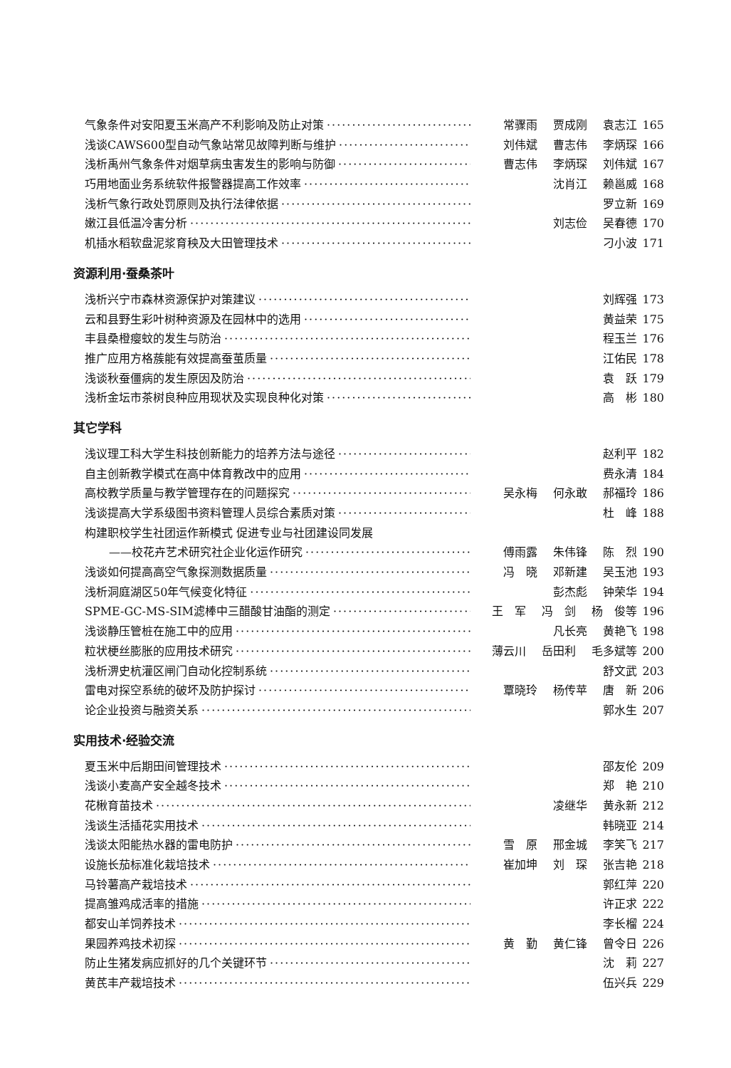气象条件对安阳夏玉米高产不利影响及防止对策 常骤雨 贾成刚 袁志江 165
浅谈CAWS600型自动气象站常见故障判断与维护 刘伟斌 曹志伟 李炳琛 166
浅析禹州气象条件对烟草病虫害发生的影响与防御 曹志伟 李炳琛 刘伟斌 167
巧用地面业务系统软件报警器提高工作效率 沈肖江 赖邕威 168
浅析气象行政处罚原则及执行法律依据 罗立新 169
嫩江县低温冷害分析 刘志俭 吴春德 170
机插水稻软盘泥浆育秧及大田管理技术 刁小波 171
资源利用·蚕桑茶叶
浅析兴宁市森林资源保护对策建议 刘辉强 173
云和县野生彩叶树种资源及在园林中的选用 黄益荣 175
丰县桑橙瘿蚊的发生与防治 程玉兰 176
推广应用方格蔟能有效提高蚕茧质量 江佑民 178
浅谈秋蚕僵病的发生原因及防治 袁　跃 179
浅析金坛市茶树良种应用现状及实现良种化对策 高　彬 180
其它学科
浅议理工科大学生科技创新能力的培养方法与途径 赵利平 182
自主创新教学模式在高中体育教改中的应用 费永清 184
高校教学质量与教学管理存在的问题探究 吴永梅 何永敢 郝福玲 186
浅谈提高大学系级图书资料管理人员综合素质对策 杜　峰 188
构建职校学生社团运作新模式 促进专业与社团建设同发展
——校花卉艺术研究社企业化运作研究 傅雨露 朱伟锋 陈　烈 190
浅谈如何提高高空气象探测数据质量 冯　晓 邓新建 吴玉池 193
浅析洞庭湖区50年气候变化特征 彭杰彪 钟荣华 194
SPME-GC-MS-SIM滤棒中三醋酸甘油酯的测定 王　军 冯　剑 杨　俊等 196
浅谈静压管桩在施工中的应用 凡长亮 黄艳飞 198
粒状梗丝膨胀的应用技术研究 薄云川 岳田利 毛多斌等 200
浅析淠史杭灌区闸门自动化控制系统 舒文武 203
雷电对探空系统的破坏及防护探讨 覃晓玲 杨传苹 唐　新 206
论企业投资与融资关系 郭水生 207
实用技术·经验交流
夏玉米中后期田间管理技术 邵友伦 209
浅谈小麦高产安全越冬技术 郑　艳 210
花楸育苗技术 凌继华 黄永新 212
浅谈生活插花实用技术 韩晓亚 214
浅谈太阳能热水器的雷电防护 雪　原 邢金城 李笑飞 217
设施长茄标准化栽培技术 崔加坤 刘　琛 张吉艳 218
马铃薯高产栽培技术 郭红萍 220
提高雏鸡成活率的措施 许正求 222
都安山羊饲养技术 李长榴 224
果园养鸡技术初探 黄　勤 黄仁锋 曾令日 226
防止生猪发病应抓好的几个关键环节 沈　莉 227
黄芪丰产栽培技术 伍兴兵 229